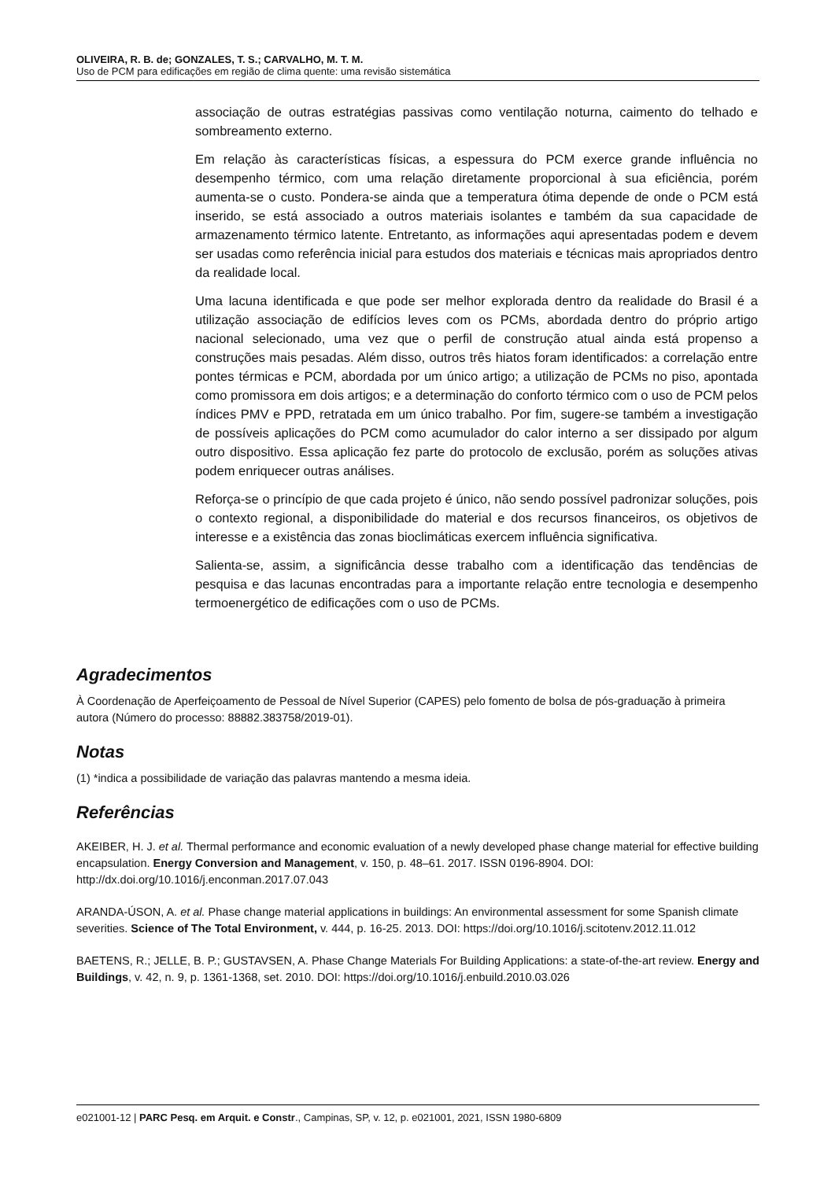OLIVEIRA, R. B. de; GONZALES, T. S.; CARVALHO, M. T. M.
Uso de PCM para edificações em região de clima quente: uma revisão sistemática
associação de outras estratégias passivas como ventilação noturna, caimento do telhado e sombreamento externo.
Em relação às características físicas, a espessura do PCM exerce grande influência no desempenho térmico, com uma relação diretamente proporcional à sua eficiência, porém aumenta-se o custo. Pondera-se ainda que a temperatura ótima depende de onde o PCM está inserido, se está associado a outros materiais isolantes e também da sua capacidade de armazenamento térmico latente. Entretanto, as informações aqui apresentadas podem e devem ser usadas como referência inicial para estudos dos materiais e técnicas mais apropriados dentro da realidade local.
Uma lacuna identificada e que pode ser melhor explorada dentro da realidade do Brasil é a utilização associação de edifícios leves com os PCMs, abordada dentro do próprio artigo nacional selecionado, uma vez que o perfil de construção atual ainda está propenso a construções mais pesadas. Além disso, outros três hiatos foram identificados: a correlação entre pontes térmicas e PCM, abordada por um único artigo; a utilização de PCMs no piso, apontada como promissora em dois artigos; e a determinação do conforto térmico com o uso de PCM pelos índices PMV e PPD, retratada em um único trabalho. Por fim, sugere-se também a investigação de possíveis aplicações do PCM como acumulador do calor interno a ser dissipado por algum outro dispositivo. Essa aplicação fez parte do protocolo de exclusão, porém as soluções ativas podem enriquecer outras análises.
Reforça-se o princípio de que cada projeto é único, não sendo possível padronizar soluções, pois o contexto regional, a disponibilidade do material e dos recursos financeiros, os objetivos de interesse e a existência das zonas bioclimáticas exercem influência significativa.
Salienta-se, assim, a significância desse trabalho com a identificação das tendências de pesquisa e das lacunas encontradas para a importante relação entre tecnologia e desempenho termoenergético de edificações com o uso de PCMs.
Agradecimentos
À Coordenação de Aperfeiçoamento de Pessoal de Nível Superior (CAPES) pelo fomento de bolsa de pós-graduação à primeira autora (Número do processo: 88882.383758/2019-01).
Notas
(1) *indica a possibilidade de variação das palavras mantendo a mesma ideia.
Referências
AKEIBER, H. J. et al. Thermal performance and economic evaluation of a newly developed phase change material for effective building encapsulation. Energy Conversion and Management, v. 150, p. 48–61. 2017. ISSN 0196-8904. DOI: http://dx.doi.org/10.1016/j.enconman.2017.07.043
ARANDA-ÚSON, A. et al. Phase change material applications in buildings: An environmental assessment for some Spanish climate severities. Science of The Total Environment, v. 444, p. 16-25. 2013. DOI: https://doi.org/10.1016/j.scitotenv.2012.11.012
BAETENS, R.; JELLE, B. P.; GUSTAVSEN, A. Phase Change Materials For Building Applications: a state-of-the-art review. Energy and Buildings, v. 42, n. 9, p. 1361-1368, set. 2010. DOI: https://doi.org/10.1016/j.enbuild.2010.03.026
e021001-12 | PARC Pesq. em Arquit. e Constr., Campinas, SP, v. 12, p. e021001, 2021, ISSN 1980-6809